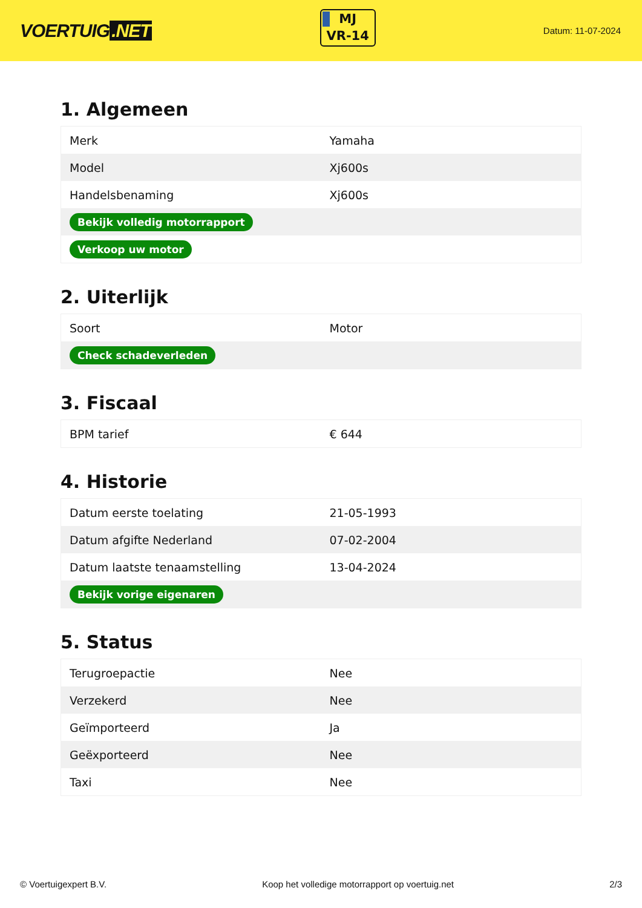VOERTUIG.NET
MJ
VR-14
Datum: 11-07-2024
1. Algemeen
| Merk | Yamaha |
| Model | Xj600s |
| Handelsbenaming | Xj600s |
| Bekijk volledig motorrapport | |
| Verkoop uw motor | |
2. Uiterlijk
| Soort | Motor |
| Check schadeverleden | |
3. Fiscaal
| BPM tarief | € 644 |
4. Historie
| Datum eerste toelating | 21-05-1993 |
| Datum afgifte Nederland | 07-02-2004 |
| Datum laatste tenaamstelling | 13-04-2024 |
| Bekijk vorige eigenaren | |
5. Status
| Terugroepactie | Nee |
| Verzekerd | Nee |
| Geïmporteerd | Ja |
| Geëxporteerd | Nee |
| Taxi | Nee |
© Voertuigexpert B.V. Koop het volledige motorrapport op voertuig.net 2/3